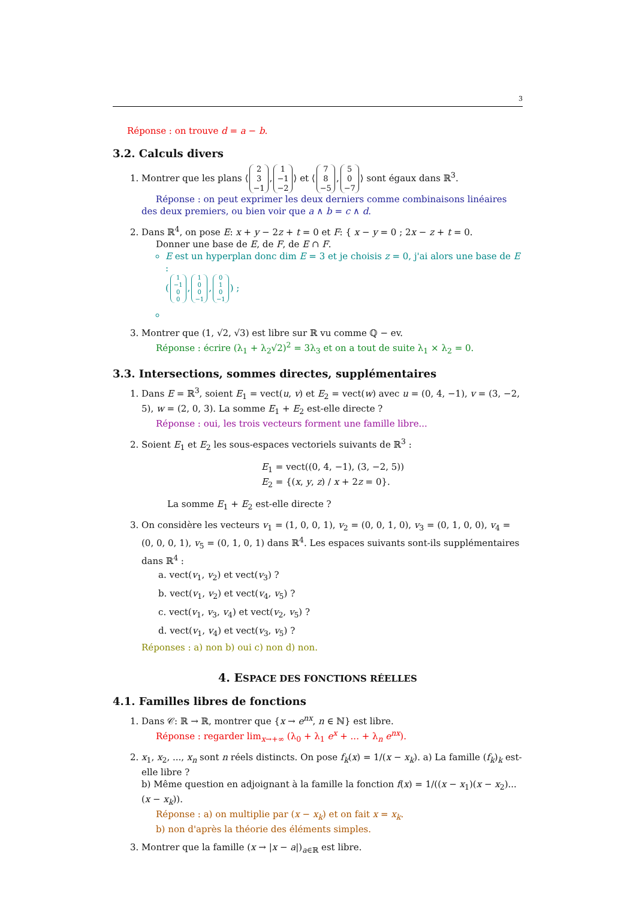3
Réponse : on trouve d = a − b.
3.2. Calculs divers
1. Montrer que les plans ⟨ 2
3
−1, 1
−1
−2 ⟩ et ⟨ 7
8
−5, 5
0
−7 ⟩ sont égaux dans ℝ<sup>3</sup>.
Réponse : on peut exprimer les deux derniers comme combinaisons linéaires des deux premiers, ou bien voir que a ∧ b = c ∧ d.
2. Dans ℝ<sup>4</sup>, on pose E: x + y − 2z + t = 0 et F: { x − y = 0 ; 2x − z + t = 0.
Donner une base de E, de F, de E ∩ F.
E est un hyperplan donc dim E = 3 et je choisis z = 0, j'ai alors une base de E :
(1
−1
0
0, 1
0
0
−1, 0
1
0
−1) ;
3. Montrer que (1, √2, √3) est libre sur ℝ vu comme ℚ − ev.
Réponse : écrire (λ<sub>1</sub> + λ<sub>2</sub>√2)<sup>2</sup> = 3λ<sub>3</sub> et on a tout de suite λ<sub>1</sub> × λ<sub>2</sub> = 0.
3.3. Intersections, sommes directes, supplémentaires
1. Dans E = ℝ<sup>3</sup>, soient E<sub>1</sub> = vect(u, v) et E<sub>2</sub> = vect(w) avec u = (0, 4, −1), v = (3, −2, 5), w = (2, 0, 3). La somme E<sub>1</sub> + E<sub>2</sub> est-elle directe ?
Réponse : oui, les trois vecteurs forment une famille libre...
2. Soient E<sub>1</sub> et E<sub>2</sub> les sous-espaces vectoriels suivants de ℝ<sup>3</sup> :
E<sub>1</sub> = vect((0, 4, −1), (3, −2, 5))
E<sub>2</sub> = {(x, y, z) / x + 2z = 0}.
La somme E<sub>1</sub> + E<sub>2</sub> est-elle directe ?
3. On considère les vecteurs v<sub>1</sub> = (1, 0, 0, 1), v<sub>2</sub> = (0, 0, 1, 0), v<sub>3</sub> = (0, 1, 0, 0), v<sub>4</sub> = (0, 0, 0, 1), v<sub>5</sub> = (0, 1, 0, 1) dans ℝ<sup>4</sup>. Les espaces suivants sont-ils supplémentaires dans ℝ<sup>4</sup> :
a. vect(v<sub>1</sub>, v<sub>2</sub>) et vect(v<sub>3</sub>) ?
b. vect(v<sub>1</sub>, v<sub>2</sub>) et vect(v<sub>4</sub>, v<sub>5</sub>) ?
c. vect(v<sub>1</sub>, v<sub>3</sub>, v<sub>4</sub>) et vect(v<sub>2</sub>, v<sub>5</sub>) ?
d. vect(v<sub>1</sub>, v<sub>4</sub>) et vect(v<sub>3</sub>, v<sub>5</sub>) ?
Réponses : a) non b) oui c) non d) non.
4. ESPACE DES FONCTIONS RÉELLES
4.1. Familles libres de fonctions
1. Dans 𝒞: ℝ → ℝ, montrer que {x → e<sup>nx</sup>, n ∈ ℕ} est libre.
Réponse : regarder lim<sub>x→+∞</sub> (λ<sub>0</sub> + λ<sub>1</sub> e<sup>x</sup> + ... + λ<sub>n</sub> e<sup>nx</sup>).
2. x<sub>1</sub>, x<sub>2</sub>, ..., x<sub>n</sub> sont n réels distincts. On pose f<sub>k</sub>(x) = 1/(x − x<sub>k</sub>). a) La famille (f<sub>k</sub>)<sub>k</sub> est-elle libre ?
b) Même question en adjoignant à la famille la fonction f(x) = 1/((x − x<sub>1</sub>)(x − x<sub>2</sub>)...(x − x<sub>k</sub>)).
Réponse : a) on multiplie par (x − x<sub>k</sub>) et on fait x = x<sub>k</sub>.
b) non d'après la théorie des éléments simples.
3. Montrer que la famille (x → |x − a|)<sub>a∈ℝ</sub> est libre.